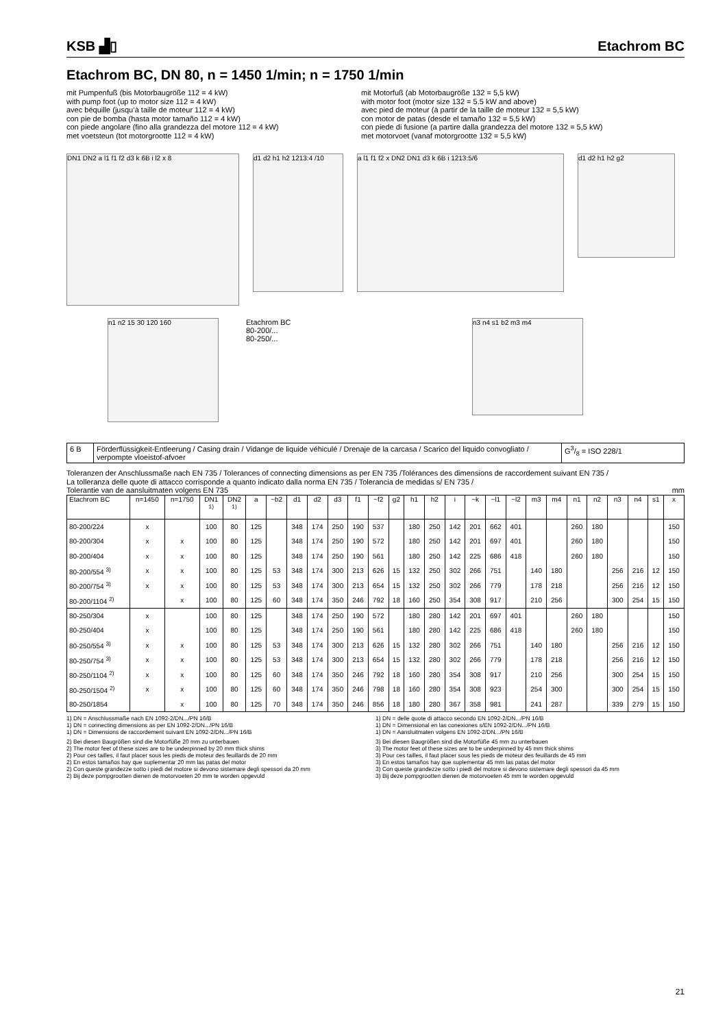KSB ▟▯
Etachrom BC
Etachrom BC, DN 80, n = 1450 1/min; n = 1750 1/min
mit Pumpenfuß (bis Motorbaugröße 112 = 4 kW)
with pump foot (up to motor size 112 = 4 kW)
avec béquille (jusqu’à taille de moteur 112 = 4 kW)
con pie de bomba (hasta motor tamaño 112 = 4 kW)
con piede angolare (fino alla grandezza del motore 112 = 4 kW)
met voetsteun (tot motorgrootte 112 = 4 kW)
mit Motorfuß (ab Motorbaugröße 132 = 5,5 kW)
with motor foot (motor size 132 = 5.5 kW and above)
avec pied de moteur (à partir de la taille de moteur 132 = 5,5 kW)
con motor de patas (desde el tamaño 132 = 5,5 kW)
con piede di fusione (a partire dalla grandezza del motore 132 = 5,5 kW)
met motorvoet (vanaf motorgrootte 132 = 5,5 kW)
DN1 DN2 a l1 f1 f2 d3 k 6B i l2 x 8
d1 d2 h1 h2 1213:4 /10
a l1 f1 f2 x DN2 DN1 d3 k 6B i 1213:5/6
d1 d2 h1 h2 g2
n1 n2 15 30 120 160
Etachrom BC
80-200/...
80-250/...
n3 n4 s1 b2 m3 m4
| 6 B | Förderflüssigkeit-Entleerung / Casing drain / Vidange de liquide véhiculé / Drenaje de la carcasa / Scarico del liquido convogliato / verpompte vloeistof-afvoer | G3/8 = ISO 228/1 |
Toleranzen der Anschlussmaße nach EN 735 / Tolerances of connecting dimensions as per EN 735 /Tolérances des dimensions de raccordement suivant EN 735 /
La tolleranza delle quote di attacco corrisponde a quanto indicato dalla norma EN 735 / Tolerancia de medidas s/ EN 735 /
Tolerantie van de aansluitmaten volgens EN 735 mm
| Etachrom BC | n=1450 | n=1750 | DN1 <sup>1)</sup> | DN2 <sup>1)</sup> | a | ~b2 | d1 | d2 | d3 | f1 | ~f2 | g2 | h1 | h2 | i | ~k | ~l1 | ~l2 | m3 | m4 | n1 | n2 | n3 | n4 | s1 | x |
| --- | --- | --- | --- | --- | --- | --- | --- | --- | --- | --- | --- | --- | --- | --- | --- | --- | --- | --- | --- | --- | --- | --- | --- | --- | --- | --- |
| 80-200/224 | x | | 100 | 80 | 125 | | 348 | 174 | 250 | 190 | 537 | | 180 | 250 | 142 | 201 | 662 | 401 | | | 260 | 180 | | | | 150 |
| 80-200/304 | x | x | 100 | 80 | 125 | | 348 | 174 | 250 | 190 | 572 | | 180 | 250 | 142 | 201 | 697 | 401 | | | 260 | 180 | | | | 150 |
| 80-200/404 | x | x | 100 | 80 | 125 | | 348 | 174 | 250 | 190 | 561 | | 180 | 250 | 142 | 225 | 686 | 418 | | | 260 | 180 | | | | 150 |
| 80-200/554 <sup>3)</sup> | x | x | 100 | 80 | 125 | 53 | 348 | 174 | 300 | 213 | 626 | 15 | 132 | 250 | 302 | 266 | 751 | | 140 | 180 | | | 256 | 216 | 12 | 150 |
| 80-200/754 <sup>3)</sup> | x | x | 100 | 80 | 125 | 53 | 348 | 174 | 300 | 213 | 654 | 15 | 132 | 250 | 302 | 266 | 779 | | 178 | 218 | | | 256 | 216 | 12 | 150 |
| 80-200/1104 <sup>2)</sup> | | x | 100 | 80 | 125 | 60 | 348 | 174 | 350 | 246 | 792 | 18 | 160 | 250 | 354 | 308 | 917 | | 210 | 256 | | | 300 | 254 | 15 | 150 |
| 80-250/304 | x | | 100 | 80 | 125 | | 348 | 174 | 250 | 190 | 572 | | 180 | 280 | 142 | 201 | 697 | 401 | | | 260 | 180 | | | | 150 |
| 80-250/404 | x | | 100 | 80 | 125 | | 348 | 174 | 250 | 190 | 561 | | 180 | 280 | 142 | 225 | 686 | 418 | | | 260 | 180 | | | | 150 |
| 80-250/554 <sup>3)</sup> | x | x | 100 | 80 | 125 | 53 | 348 | 174 | 300 | 213 | 626 | 15 | 132 | 280 | 302 | 266 | 751 | | 140 | 180 | | | 256 | 216 | 12 | 150 |
| 80-250/754 <sup>3)</sup> | x | x | 100 | 80 | 125 | 53 | 348 | 174 | 300 | 213 | 654 | 15 | 132 | 280 | 302 | 266 | 779 | | 178 | 218 | | | 256 | 216 | 12 | 150 |
| 80-250/1104 <sup>2)</sup> | x | x | 100 | 80 | 125 | 60 | 348 | 174 | 350 | 246 | 792 | 18 | 160 | 280 | 354 | 308 | 917 | | 210 | 256 | | | 300 | 254 | 15 | 150 |
| 80-250/1504 <sup>2)</sup> | x | x | 100 | 80 | 125 | 60 | 348 | 174 | 350 | 246 | 798 | 18 | 160 | 280 | 354 | 308 | 923 | | 254 | 300 | | | 300 | 254 | 15 | 150 |
| 80-250/1854 | | x | 100 | 80 | 125 | 70 | 348 | 174 | 350 | 246 | 856 | 18 | 180 | 280 | 367 | 358 | 981 | | 241 | 287 | | | 339 | 279 | 15 | 150 |
1) DN = Anschlussmaße nach EN 1092-2/DN.../PN 16/B
1) DN = connecting dimensions as per EN 1092-2/DN.../PN 16/B
1) DN = Dimensions de raccordement suivant EN 1092-2/DN.../PN 16/B
1) DN = delle quote di attacco secondo EN 1092-2/DN.../PN 16/B
1) DN = Dimensional en las conexiones s/EN 1092-2/DN.../PN 16/B
1) DN = Aansluitmaten volgens EN 1092-2/DN.../PN 16/B
2) Bei diesen Baugrößen sind die Motorfüße 20 mm zu unterbauen
2) The motor feet of these sizes are to be underpinned by 20 mm thick shims
2) Pour ces tailles, il faut placer sous les pieds de moteur des feuillards de 20 mm
2) En estos tamaños hay que suplementar 20 mm las patas del motor
2) Con queste grandezze sotto i piedi del motore si devono sistemare degli spessori da 20 mm
2) Bij deze pompgrootten dienen de motorvoeten 20 mm te worden opgevuld
3) Bei diesen Baugrößen sind die Motorfüße 45 mm zu unterbauen
3) The motor feet of these sizes are to be underpinned by 45 mm thick shims
3) Pour ces tailles, il faut placer sous les pieds de moteur des feuillards de 45 mm
3) En estos tamaños hay que suplementar 45 mm las patas del motor
3) Con queste grandezze sotto i piedi del motore si devono sistemare degli spessori da 45 mm
3) Bij deze pompgrootten dienen de motorvoeten 45 mm te worden opgevuld
21